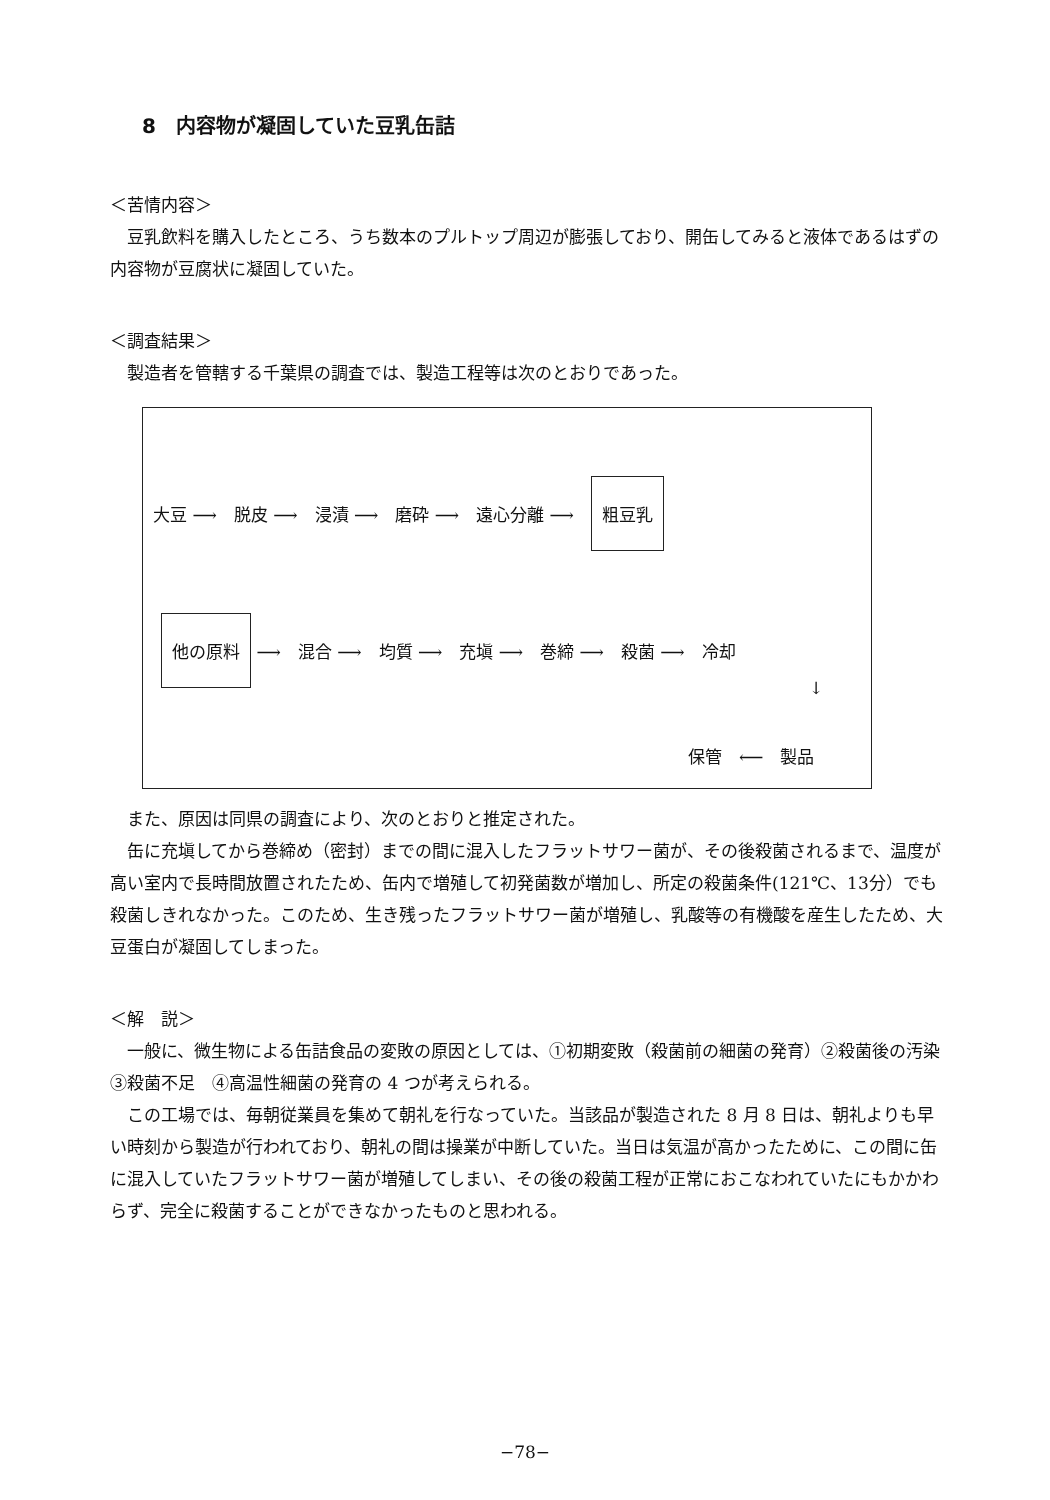8　内容物が凝固していた豆乳缶詰
＜苦情内容＞
豆乳飲料を購入したところ、うち数本のプルトップ周辺が膨張しており、開缶してみると液体であるはずの内容物が豆腐状に凝固していた。
＜調査結果＞
製造者を管轄する千葉県の調査では、製造工程等は次のとおりであった。
大豆 ⟶　脱皮 ⟶　浸漬 ⟶　磨砕 ⟶　遠心分離 ⟶　粗豆乳
他の原料 ⟶　混合 ⟶　均質 ⟶　充塡 ⟶　巻締 ⟶　殺菌 ⟶　冷却
↓
保管　⟵　製品
また、原因は同県の調査により、次のとおりと推定された。
缶に充塡してから巻締め（密封）までの間に混入したフラットサワー菌が、その後殺菌されるまで、温度が高い室内で長時間放置されたため、缶内で増殖して初発菌数が増加し、所定の殺菌条件(121℃、13分）でも殺菌しきれなかった。このため、生き残ったフラットサワー菌が増殖し、乳酸等の有機酸を産生したため、大豆蛋白が凝固してしまった。
＜解　説＞
一般に、微生物による缶詰食品の変敗の原因としては、①初期変敗（殺菌前の細菌の発育）②殺菌後の汚染　③殺菌不足　④高温性細菌の発育の 4 つが考えられる。
この工場では、毎朝従業員を集めて朝礼を行なっていた。当該品が製造された 8 月 8 日は、朝礼よりも早い時刻から製造が行われており、朝礼の間は操業が中断していた。当日は気温が高かったために、この間に缶に混入していたフラットサワー菌が増殖してしまい、その後の殺菌工程が正常におこなわれていたにもかかわらず、完全に殺菌することができなかったものと思われる。
−78−